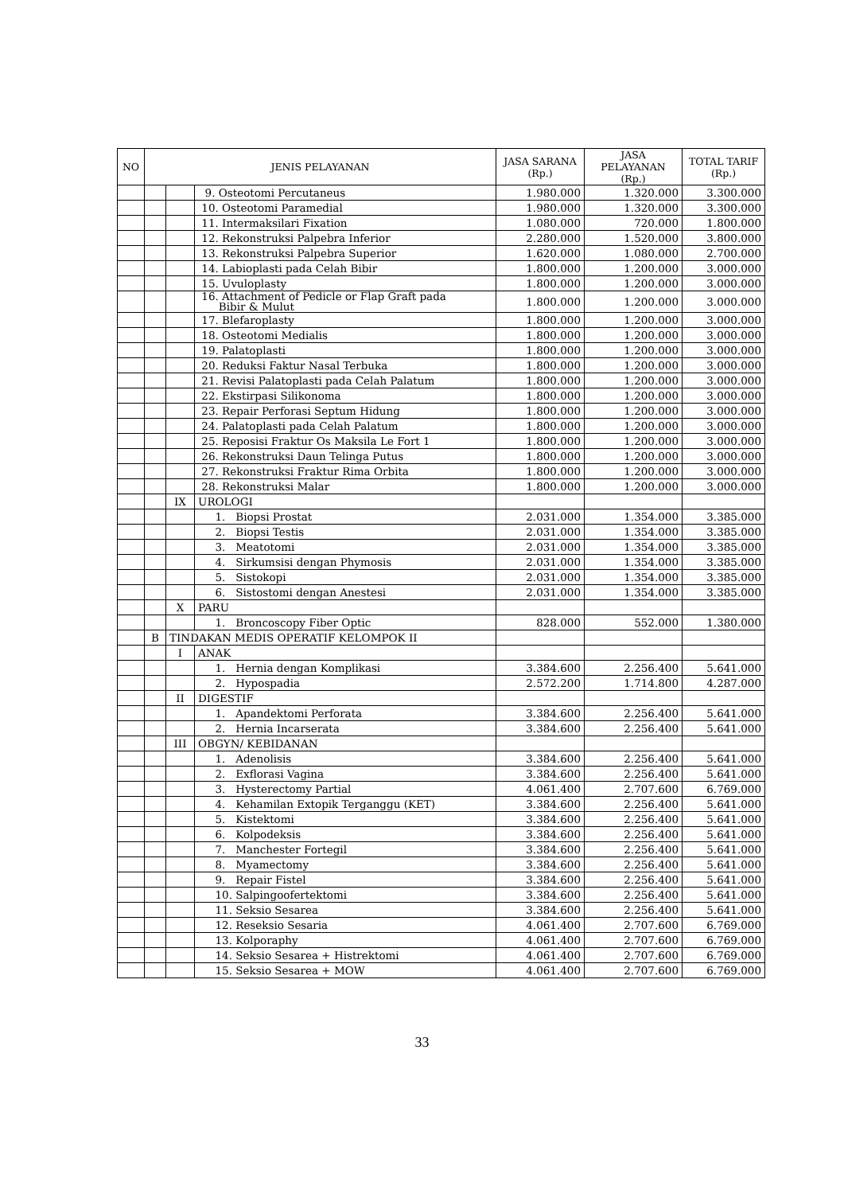| NO | JENIS PELAYANAN | | | JASA SARANA (Rp.) | JASA PELAYANAN (Rp.) | TOTAL TARIF (Rp.) |
| --- | --- | --- | --- | --- | --- | --- |
| | | | 9. Osteotomi Percutaneus | 1.980.000 | 1.320.000 | 3.300.000 |
| | | | 10. Osteotomi Paramedial | 1.980.000 | 1.320.000 | 3.300.000 |
| | | | 11. Intermaksilari Fixation | 1.080.000 | 720.000 | 1.800.000 |
| | | | 12. Rekonstruksi Palpebra Inferior | 2.280.000 | 1.520.000 | 3.800.000 |
| | | | 13. Rekonstruksi Palpebra Superior | 1.620.000 | 1.080.000 | 2.700.000 |
| | | | 14. Labioplasti pada Celah Bibir | 1.800.000 | 1.200.000 | 3.000.000 |
| | | | 15. Uvuloplasty | 1.800.000 | 1.200.000 | 3.000.000 |
| | | | 16. Attachment of Pedicle or Flap Graft pada Bibir & Mulut | 1.800.000 | 1.200.000 | 3.000.000 |
| | | | 17. Blefaroplasty | 1.800.000 | 1.200.000 | 3.000.000 |
| | | | 18. Osteotomi Medialis | 1.800.000 | 1.200.000 | 3.000.000 |
| | | | 19. Palatoplasti | 1.800.000 | 1.200.000 | 3.000.000 |
| | | | 20. Reduksi Faktur Nasal Terbuka | 1.800.000 | 1.200.000 | 3.000.000 |
| | | | 21. Revisi Palatoplasti pada Celah Palatum | 1.800.000 | 1.200.000 | 3.000.000 |
| | | | 22. Ekstirpasi Silikonoma | 1.800.000 | 1.200.000 | 3.000.000 |
| | | | 23. Repair Perforasi Septum Hidung | 1.800.000 | 1.200.000 | 3.000.000 |
| | | | 24. Palatoplasti pada Celah Palatum | 1.800.000 | 1.200.000 | 3.000.000 |
| | | | 25. Reposisi Fraktur Os Maksila Le Fort 1 | 1.800.000 | 1.200.000 | 3.000.000 |
| | | | 26. Rekonstruksi Daun Telinga Putus | 1.800.000 | 1.200.000 | 3.000.000 |
| | | | 27. Rekonstruksi Fraktur Rima Orbita | 1.800.000 | 1.200.000 | 3.000.000 |
| | | | 28. Rekonstruksi Malar | 1.800.000 | 1.200.000 | 3.000.000 |
| | | IX | UROLOGI | | | |
| | | | 1. Biopsi Prostat | 2.031.000 | 1.354.000 | 3.385.000 |
| | | | 2. Biopsi Testis | 2.031.000 | 1.354.000 | 3.385.000 |
| | | | 3. Meatotomi | 2.031.000 | 1.354.000 | 3.385.000 |
| | | | 4. Sirkumsisi dengan Phymosis | 2.031.000 | 1.354.000 | 3.385.000 |
| | | | 5. Sistokopi | 2.031.000 | 1.354.000 | 3.385.000 |
| | | | 6. Sistostomi dengan Anestesi | 2.031.000 | 1.354.000 | 3.385.000 |
| | | X | PARU | | | |
| | | | 1. Broncoscopy Fiber Optic | 828.000 | 552.000 | 1.380.000 |
| | B | TINDAKAN MEDIS OPERATIF KELOMPOK II | | | | |
| | | I | ANAK | | | |
| | | | 1. Hernia dengan Komplikasi | 3.384.600 | 2.256.400 | 5.641.000 |
| | | | 2. Hypospadia | 2.572.200 | 1.714.800 | 4.287.000 |
| | | II | DIGESTIF | | | |
| | | | 1. Apandektomi Perforata | 3.384.600 | 2.256.400 | 5.641.000 |
| | | | 2. Hernia Incarserata | 3.384.600 | 2.256.400 | 5.641.000 |
| | | III | OBGYN/ KEBIDANAN | | | |
| | | | 1. Adenolisis | 3.384.600 | 2.256.400 | 5.641.000 |
| | | | 2. Exflorasi Vagina | 3.384.600 | 2.256.400 | 5.641.000 |
| | | | 3. Hysterectomy Partial | 4.061.400 | 2.707.600 | 6.769.000 |
| | | | 4. Kehamilan Extopik Terganggu (KET) | 3.384.600 | 2.256.400 | 5.641.000 |
| | | | 5. Kistektomi | 3.384.600 | 2.256.400 | 5.641.000 |
| | | | 6. Kolpodeksis | 3.384.600 | 2.256.400 | 5.641.000 |
| | | | 7. Manchester Fortegil | 3.384.600 | 2.256.400 | 5.641.000 |
| | | | 8. Myamectomy | 3.384.600 | 2.256.400 | 5.641.000 |
| | | | 9. Repair Fistel | 3.384.600 | 2.256.400 | 5.641.000 |
| | | | 10. Salpingoofertektomi | 3.384.600 | 2.256.400 | 5.641.000 |
| | | | 11. Seksio Sesarea | 3.384.600 | 2.256.400 | 5.641.000 |
| | | | 12. Reseksio Sesaria | 4.061.400 | 2.707.600 | 6.769.000 |
| | | | 13. Kolporaphy | 4.061.400 | 2.707.600 | 6.769.000 |
| | | | 14. Seksio Sesarea + Histrektomi | 4.061.400 | 2.707.600 | 6.769.000 |
| | | | 15. Seksio Sesarea + MOW | 4.061.400 | 2.707.600 | 6.769.000 |
33